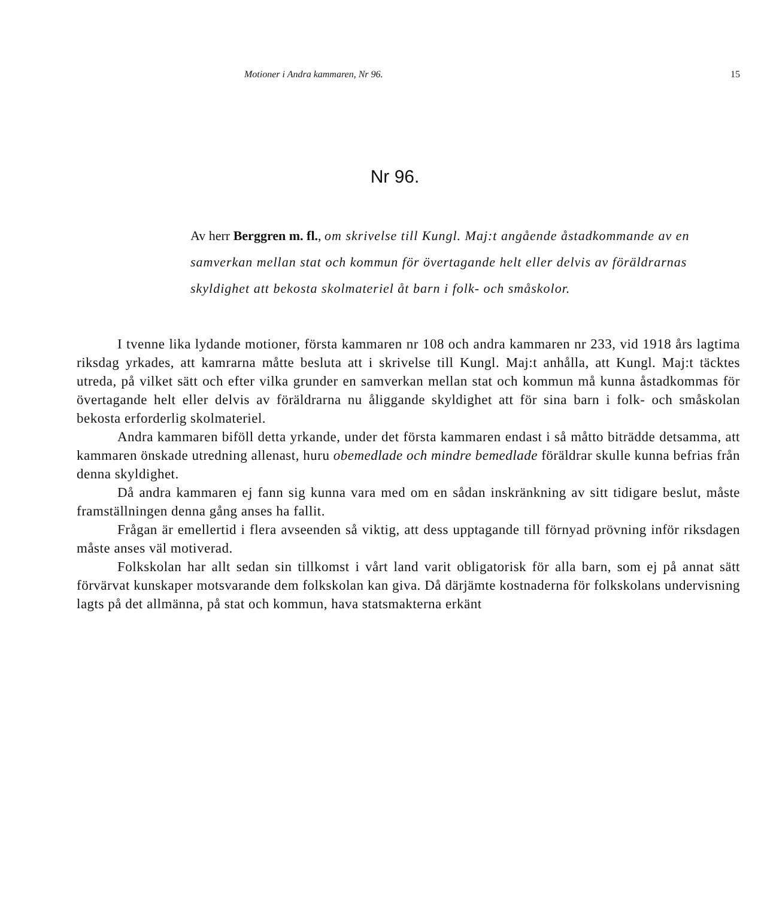Motioner i Andra kammaren, Nr 96. 15
Nr 96.
Av herr Berggren m. fl., om skrivelse till Kungl. Maj:t angående åstadkommande av en samverkan mellan stat och kommun för övertagande helt eller delvis av föräldrarnas skyldighet att bekosta skolmateriel åt barn i folk- och småskolor.
I tvenne lika lydande motioner, första kammaren nr 108 och andra kammaren nr 233, vid 1918 års lagtima riksdag yrkades, att kamrarna måtte besluta att i skrivelse till Kungl. Maj:t anhålla, att Kungl. Maj:t täcktes utreda, på vilket sätt och efter vilka grunder en samverkan mellan stat och kommun må kunna åstadkommas för övertagande helt eller delvis av föräldrarna nu åliggande skyldighet att för sina barn i folk- och småskolan bekosta erforderlig skolmateriel.
Andra kammaren biföll detta yrkande, under det första kammaren endast i så måtto biträdde detsamma, att kammaren önskade utredning allenast, huru obemedlade och mindre bemedlade föräldrar skulle kunna befrias från denna skyldighet.
Då andra kammaren ej fann sig kunna vara med om en sådan inskränkning av sitt tidigare beslut, måste framställningen denna gång anses ha fallit.
Frågan är emellertid i flera avseenden så viktig, att dess upptagande till förnyad prövning inför riksdagen måste anses väl motiverad.
Folkskolan har allt sedan sin tillkomst i vårt land varit obligatorisk för alla barn, som ej på annat sätt förvärvat kunskaper motsvarande dem folkskolan kan giva. Då därjämte kostnaderna för folkskolans undervisning lagts på det allmänna, på stat och kommun, hava statsmakterna erkänt